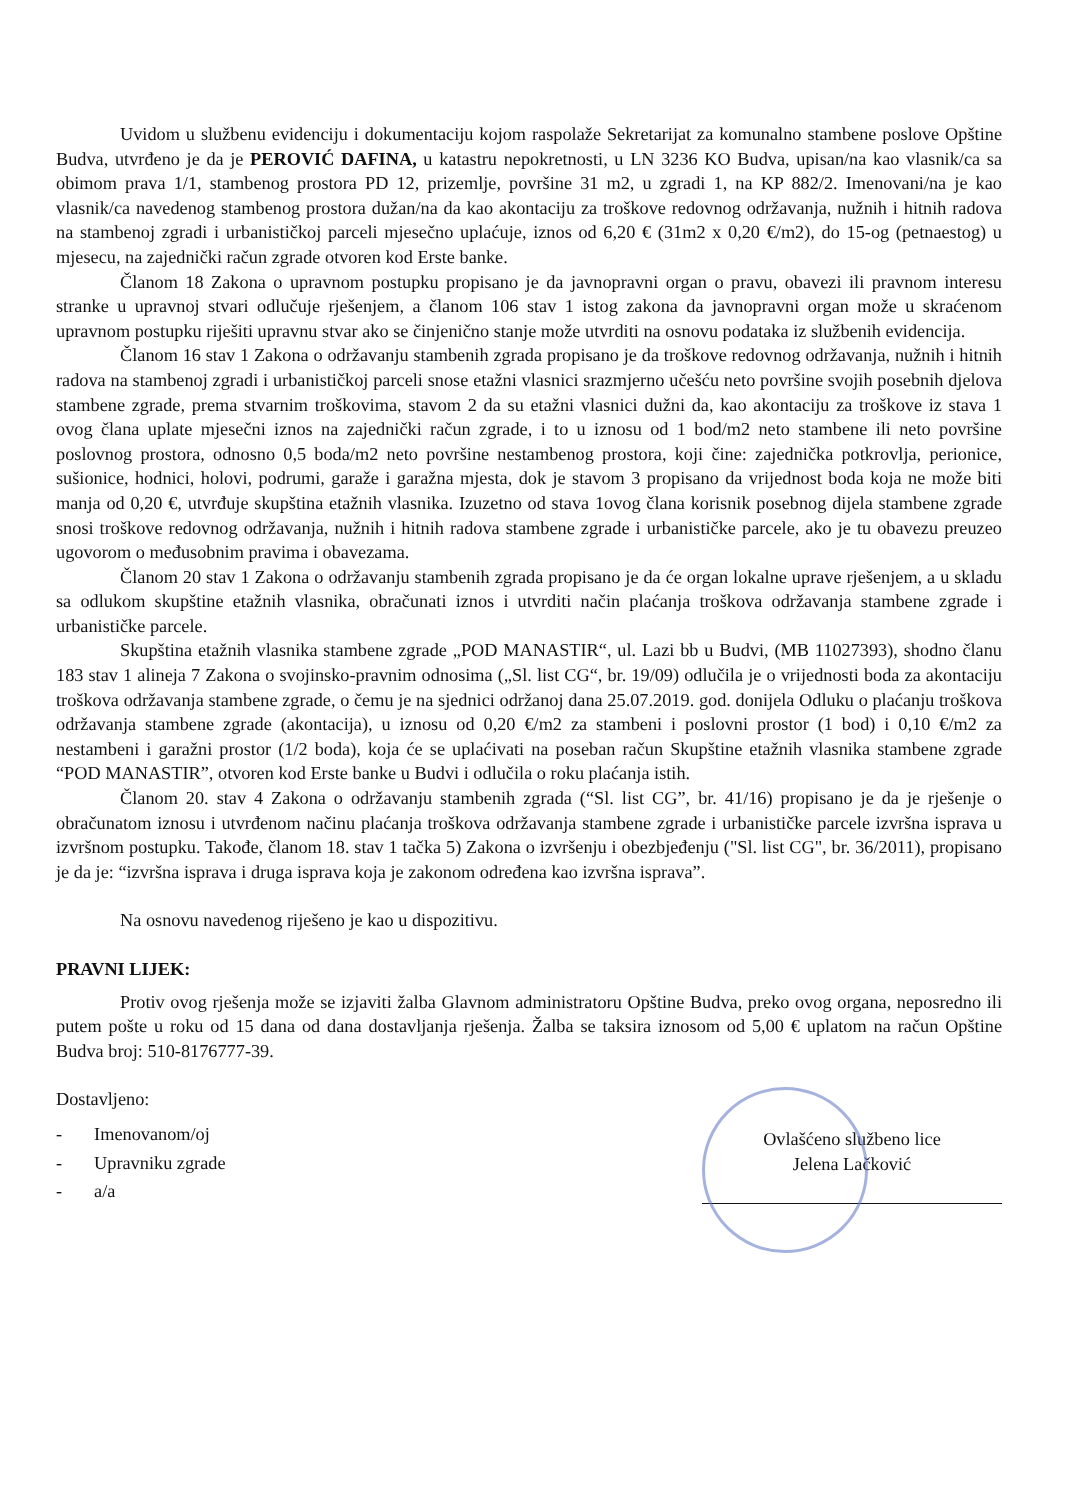Uvidom u službenu evidenciju i dokumentaciju kojom raspolaže Sekretarijat za komunalno stambene poslove Opštine Budva, utvrđeno je da je PEROVIĆ DAFINA, u katastru nepokretnosti, u LN 3236 KO Budva, upisan/na kao vlasnik/ca sa obimom prava 1/1, stambenog prostora PD 12, prizemlje, površine 31 m2, u zgradi 1, na KP 882/2. Imenovani/na je kao vlasnik/ca navedenog stambenog prostora dužan/na da kao akontaciju za troškove redovnog održavanja, nužnih i hitnih radova na stambenoj zgradi i urbanističkoj parceli mjesečno uplaćuje, iznos od 6,20 € (31m2 x 0,20 €/m2), do 15-og (petnaestog) u mjesecu, na zajednički račun zgrade otvoren kod Erste banke.
Članom 18 Zakona o upravnom postupku propisano je da javnopravni organ o pravu, obavezi ili pravnom interesu stranke u upravnoj stvari odlučuje rješenjem, a članom 106 stav 1 istog zakona da javnopravni organ može u skraćenom upravnom postupku riješiti upravnu stvar ako se činjenično stanje može utvrditi na osnovu podataka iz službenih evidencija.
Članom 16 stav 1 Zakona o održavanju stambenih zgrada propisano je da troškove redovnog održavanja, nužnih i hitnih radova na stambenoj zgradi i urbanističkoj parceli snose etažni vlasnici srazmjerno učešću neto površine svojih posebnih djelova stambene zgrade, prema stvarnim troškovima, stavom 2 da su etažni vlasnici dužni da, kao akontaciju za troškove iz stava 1 ovog člana uplate mjesečni iznos na zajednički račun zgrade, i to u iznosu od 1 bod/m2 neto stambene ili neto površine poslovnog prostora, odnosno 0,5 boda/m2 neto površine nestambenog prostora, koji čine: zajednička potkrovlja, perionice, sušionice, hodnici, holovi, podrumi, garaže i garažna mjesta, dok je stavom 3 propisano da vrijednost boda koja ne može biti manja od 0,20 €, utvrđuje skupština etažnih vlasnika. Izuzetno od stava 1ovog člana korisnik posebnog dijela stambene zgrade snosi troškove redovnog održavanja, nužnih i hitnih radova stambene zgrade i urbanističke parcele, ako je tu obavezu preuzeo ugovorom o međusobnim pravima i obavezama.
Članom 20 stav 1 Zakona o održavanju stambenih zgrada propisano je da će organ lokalne uprave rješenjem, a u skladu sa odlukom skupštine etažnih vlasnika, obračunati iznos i utvrditi način plaćanja troškova održavanja stambene zgrade i urbanističke parcele.
Skupština etažnih vlasnika stambene zgrade „POD MANASTIR“, ul. Lazi bb u Budvi, (MB 11027393), shodno članu 183 stav 1 alineja 7 Zakona o svojinsko-pravnim odnosima („Sl. list CG“, br. 19/09) odlučila je o vrijednosti boda za akontaciju troškova održavanja stambene zgrade, o čemu je na sjednici održanoj dana 25.07.2019. god. donijela Odluku o plaćanju troškova održavanja stambene zgrade (akontacija), u iznosu od 0,20 €/m2 za stambeni i poslovni prostor (1 bod) i 0,10 €/m2 za nestambeni i garažni prostor (1/2 boda), koja će se uplaćivati na poseban račun Skupštine etažnih vlasnika stambene zgrade “POD MANASTIR”, otvoren kod Erste banke u Budvi i odlučila o roku plaćanja istih.
Članom 20. stav 4 Zakona o održavanju stambenih zgrada (“Sl. list CG”, br. 41/16) propisano je da je rješenje o obračunatom iznosu i utvrđenom načinu plaćanja troškova održavanja stambene zgrade i urbanističke parcele izvršna isprava u izvršnom postupku. Takođe, članom 18. stav 1 tačka 5) Zakona o izvršenju i obezbjeđenju ("Sl. list CG", br. 36/2011), propisano je da je: “izvršna isprava i druga isprava koja je zakonom određena kao izvršna isprava”.
Na osnovu navedenog riješeno je kao u dispozitivu.
PRAVNI LIJEK:
Protiv ovog rješenja može se izjaviti žalba Glavnom administratoru Opštine Budva, preko ovog organa, neposredno ili putem pošte u roku od 15 dana od dana dostavljanja rješenja. Žalba se taksira iznosom od 5,00 € uplatom na račun Opštine Budva broj: 510-8176777-39.
Dostavljeno:
- Imenovanom/oj
- Upravniku zgrade
- a/a
Ovlašćeno službeno lice
Jelena Lačković